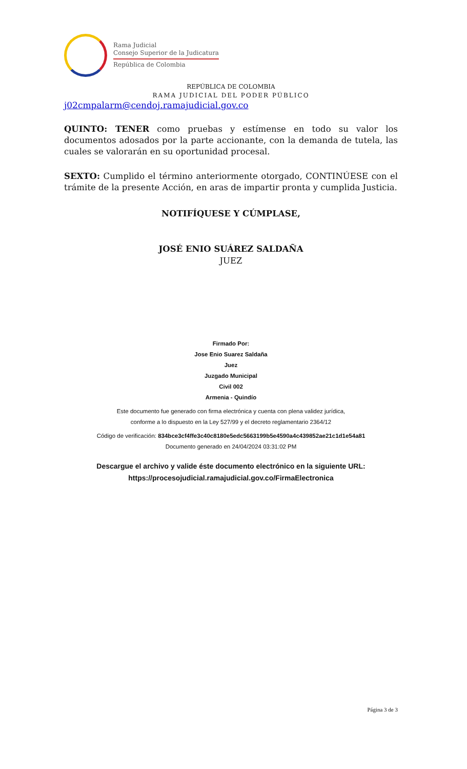Rama Judicial
Consejo Superior de la Judicatura
República de Colombia
REPÚBLICA DE COLOMBIA
RAMA JUDICIAL DEL PODER PÚBLICO
j02cmpalarm@cendoj.ramajudicial.gov.co
QUINTO: TENER como pruebas y estímense en todo su valor los documentos adosados por la parte accionante, con la demanda de tutela, las cuales se valorarán en su oportunidad procesal.
SEXTO: Cumplido el término anteriormente otorgado, CONTINÚESE con el trámite de la presente Acción, en aras de impartir pronta y cumplida Justicia.
NOTIFÍQUESE Y CÚMPLASE,
JOSÉ ENIO SUÁREZ SALDAÑA
JUEZ
Firmado Por:
Jose Enio Suarez Saldaña
Juez
Juzgado Municipal
Civil 002
Armenia - Quindío
Este documento fue generado con firma electrónica y cuenta con plena validez jurídica,
conforme a lo dispuesto en la Ley 527/99 y el decreto reglamentario 2364/12
Código de verificación: 834bce3cf4ffe3c40c8180e5edc5663199b5e4590a4c439852ae21c1d1e54a81
Documento generado en 24/04/2024 03:31:02 PM
Descargue el archivo y valide éste documento electrónico en la siguiente URL:
https://procesojudicial.ramajudicial.gov.co/FirmaElectronica
Página 3 de 3